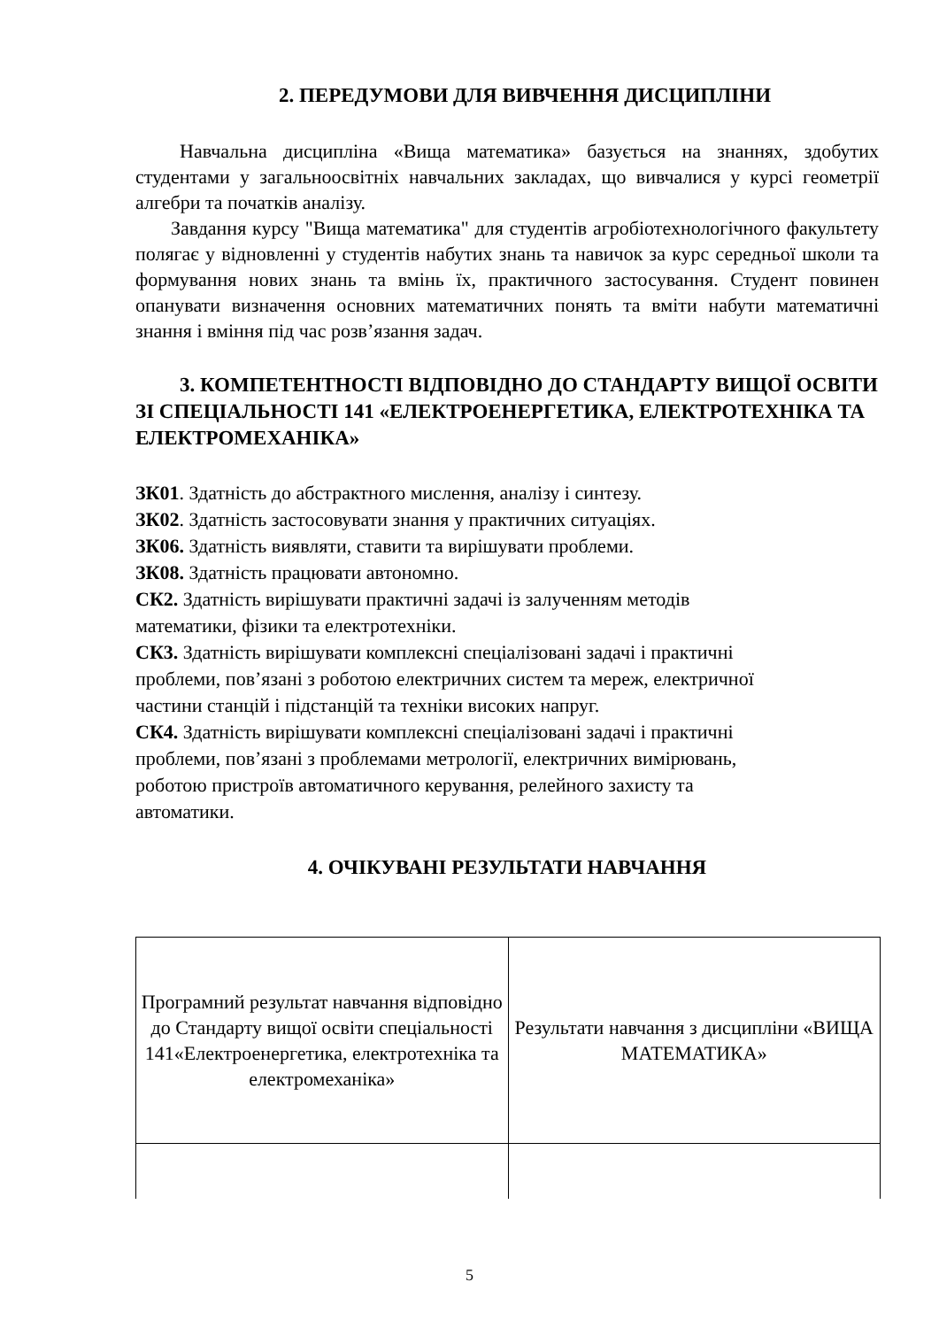2. ПЕРЕДУМОВИ ДЛЯ ВИВЧЕННЯ ДИСЦИПЛІНИ
Навчальна дисципліна «Вища математика» базується на знаннях, здобутих студентами у загальноосвітніх навчальних закладах, що вивчалися у курсі геометрії алгебри та початків аналізу.
Завдання курсу "Вища математика" для студентів агробіотехнологічного факультету полягає у відновленні у студентів набутих знань та навичок за курс середньої школи та формування нових знань та вмінь їх, практичного застосування. Студент повинен опанувати визначення основних математичних понять та вміти набути математичні знання і вміння під час розв’язання задач.
3. КОМПЕТЕНТНОСТІ ВІДПОВІДНО ДО СТАНДАРТУ ВИЩОЇ ОСВІТИ ЗІ СПЕЦІАЛЬНОСТІ 141 «ЕЛЕКТРОЕНЕРГЕТИКА, ЕЛЕКТРОТЕХНІКА ТА ЕЛЕКТРОМЕХАНІКА»
ЗК01. Здатність до абстрактного мислення, аналізу і синтезу.
ЗК02. Здатність застосовувати знання у практичних ситуаціях.
ЗК06. Здатність виявляти, ставити та вирішувати проблеми.
ЗК08. Здатність працювати автономно.
СК2. Здатність вирішувати практичні задачі із залученням методів
математики, фізики та електротехніки.
СК3. Здатність вирішувати комплексні спеціалізовані задачі і практичні
проблеми, пов’язані з роботою електричних систем та мереж, електричної
частини станцій і підстанцій та техніки високих напруг.
СК4. Здатність вирішувати комплексні спеціалізовані задачі і практичні
проблеми, пов’язані з проблемами метрології, електричних вимірювань,
роботою пристроїв автоматичного керування, релейного захисту та
автоматики.
4. ОЧІКУВАНІ РЕЗУЛЬТАТИ НАВЧАННЯ
| Програмний результат навчання відповідно до Стандарту вищої освіти спеціальності 141«Електроенергетика, електротехніка та електромеханіка» | Результати навчання з дисципліни «ВИЩА МАТЕМАТИКА» |
5